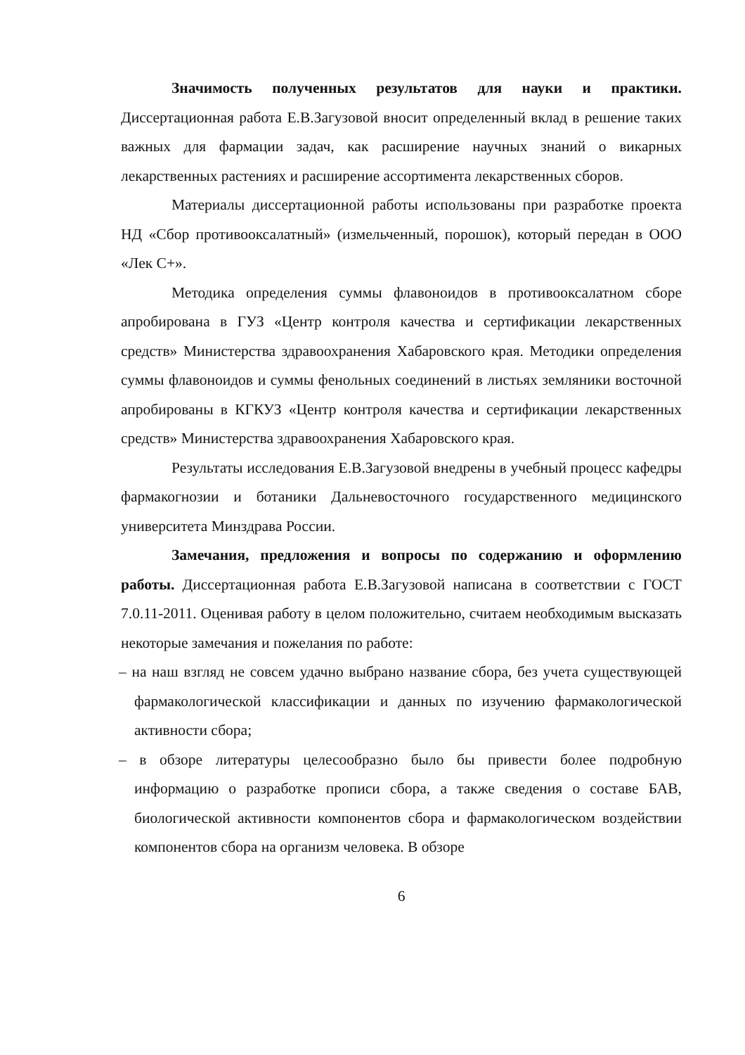Значимость полученных результатов для науки и практики. Диссертационная работа Е.В.Загузовой вносит определенный вклад в решение таких важных для фармации задач, как расширение научных знаний о викарных лекарственных растениях и расширение ассортимента лекарственных сборов.
Материалы диссертационной работы использованы при разработке проекта НД «Сбор противооксалатный» (измельченный, порошок), который передан в ООО «Лек С+».
Методика определения суммы флавоноидов в противооксалатном сборе апробирована в ГУЗ «Центр контроля качества и сертификации лекарственных средств» Министерства здравоохранения Хабаровского края. Методики определения суммы флавоноидов и суммы фенольных соединений в листьях земляники восточной апробированы в КГКУЗ «Центр контроля качества и сертификации лекарственных средств» Министерства здравоохранения Хабаровского края.
Результаты исследования Е.В.Загузовой внедрены в учебный процесс кафедры фармакогнозии и ботаники Дальневосточного государственного медицинского университета Минздрава России.
Замечания, предложения и вопросы по содержанию и оформлению работы. Диссертационная работа Е.В.Загузовой написана в соответствии с ГОСТ 7.0.11-2011. Оценивая работу в целом положительно, считаем необходимым высказать некоторые замечания и пожелания по работе:
– на наш взгляд не совсем удачно выбрано название сбора, без учета существующей фармакологической классификации и данных по изучению фармакологической активности сбора;
– в обзоре литературы целесообразно было бы привести более подробную информацию о разработке прописи сбора, а также сведения о составе БАВ, биологической активности компонентов сбора и фармакологическом воздействии компонентов сбора на организм человека. В обзоре
6